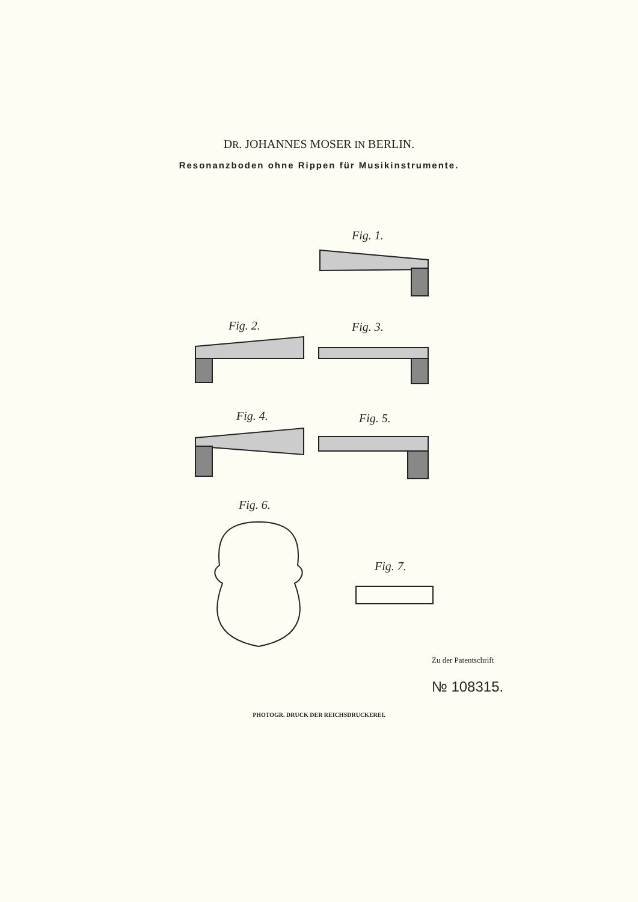DR. JOHANNES MOSER IN BERLIN.
Resonanzboden ohne Rippen für Musikinstrumente.
Fig. 1.
Fig. 2. Fig. 3.
Fig. 4. Fig. 5.
Fig. 6.
Fig. 7.
Zu der Patentschrift
№ 108315.
PHOTOGR. DRUCK DER REICHSDRUCKEREI.